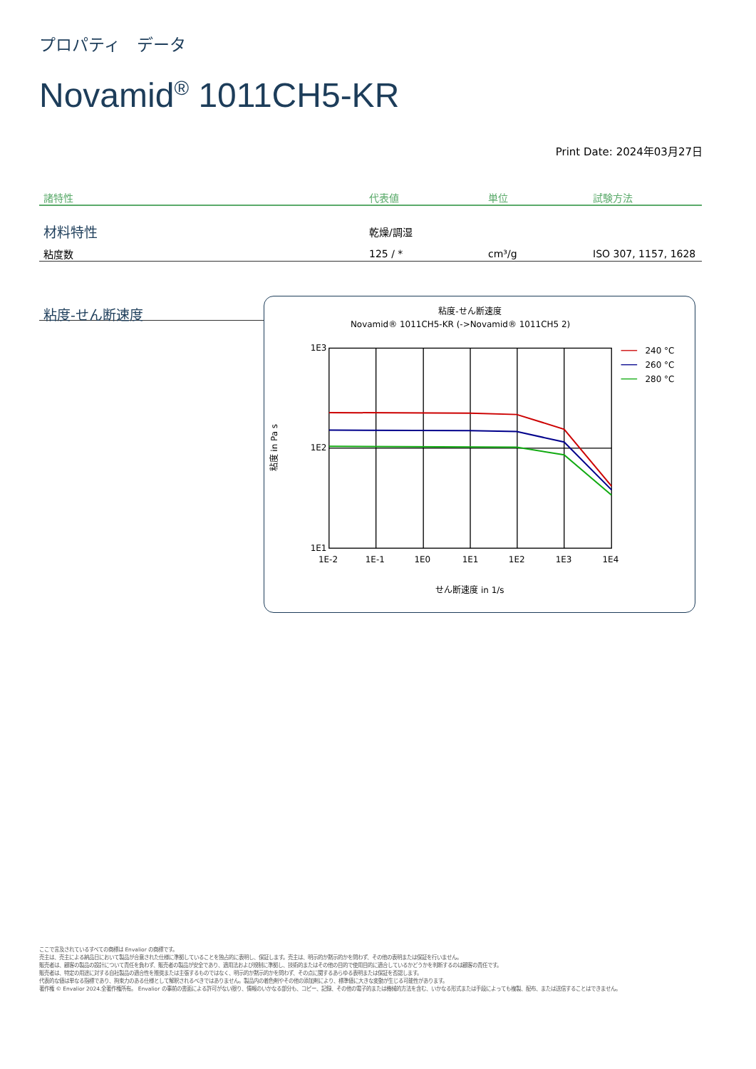プロパティ　データ
Novamid<sup>®</sup> 1011CH5-KR
Print Date: 2024年03月27日
| 諸特性 | 代表値 | 単位 | 試験方法 |
| --- | --- | --- | --- |
| 材料特性 | 乾燥/調湿 | | |
| 粘度数 | 125 / * | cm³/g | ISO 307, 1157, 1628 |
粘度-せん断速度
粘度-せん断速度
Novamid® 1011CH5-KR (->Novamid® 1011CH5 2)
1E3
1E2
1E1
1E-2
1E-1
1E0
1E1
1E2
1E3
1E4
せん断速度 in 1/s
粘度 in Pa s
240 °C
260 °C
280 °C
ここで言及されているすべての商標は Envalior の商標です。
売主は、売主による納品日において製品が合意された仕様に準拠していることを独占的に表明し、保証します。売主は、明示的か黙示的かを問わず、その他の表明または保証を行いません。
販売者は、顧客の製品の設計について責任を負わず、販売者の製品が安全であり、適用法および規制に準拠し、技術的またはその他の目的で使用目的に適合しているかどうかを判断するのは顧客の責任です。
販売者は、特定の用途に対する自社製品の適合性を推奨または主張するものではなく、明示的か黙示的かを問わず、その点に関するあらゆる表明または保証を否認します。
代表的な値は単なる指標であり、拘束力のある仕様として解釈されるべきではありません。製品内の着色剤やその他の添加剤により、標準値に大きな変動が生じる可能性があります。
著作権 © Envalior 2024.全著作権所有。 Envalior の事前の書面による許可がない限り、情報のいかなる部分も、コピー、記録、その他の電子的または機械的方法を含む、いかなる形式または手段によっても複製、配布、または送信することはできません。